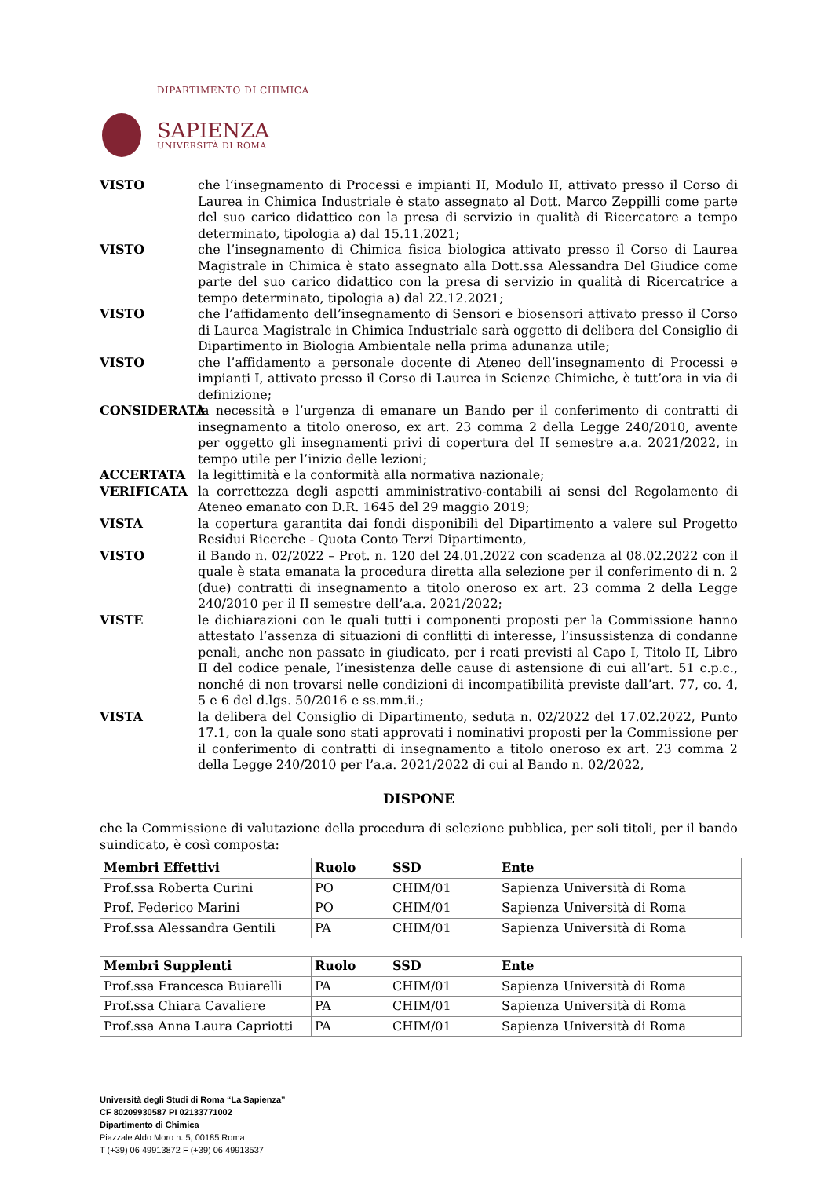DIPARTIMENTO DI CHIMICA
SAPIENZA
UNIVERSITÀ DI ROMA
VISTO che l’insegnamento di Processi e impianti II, Modulo II, attivato presso il Corso di Laurea in Chimica Industriale è stato assegnato al Dott. Marco Zeppilli come parte del suo carico didattico con la presa di servizio in qualità di Ricercatore a tempo determinato, tipologia a) dal 15.11.2021;
VISTO che l’insegnamento di Chimica fisica biologica attivato presso il Corso di Laurea Magistrale in Chimica è stato assegnato alla Dott.ssa Alessandra Del Giudice come parte del suo carico didattico con la presa di servizio in qualità di Ricercatrice a tempo determinato, tipologia a) dal 22.12.2021;
VISTO che l’affidamento dell’insegnamento di Sensori e biosensori attivato presso il Corso di Laurea Magistrale in Chimica Industriale sarà oggetto di delibera del Consiglio di Dipartimento in Biologia Ambientale nella prima adunanza utile;
VISTO che l’affidamento a personale docente di Ateneo dell’insegnamento di Processi e impianti I, attivato presso il Corso di Laurea in Scienze Chimiche, è tutt’ora in via di definizione;
CONSIDERATA la necessità e l’urgenza di emanare un Bando per il conferimento di contratti di insegnamento a titolo oneroso, ex art. 23 comma 2 della Legge 240/2010, avente per oggetto gli insegnamenti privi di copertura del II semestre a.a. 2021/2022, in tempo utile per l’inizio delle lezioni;
ACCERTATA la legittimità e la conformità alla normativa nazionale;
VERIFICATA la correttezza degli aspetti amministrativo-contabili ai sensi del Regolamento di Ateneo emanato con D.R. 1645 del 29 maggio 2019;
VISTA la copertura garantita dai fondi disponibili del Dipartimento a valere sul Progetto Residui Ricerche - Quota Conto Terzi Dipartimento,
VISTO il Bando n. 02/2022 – Prot. n. 120 del 24.01.2022 con scadenza al 08.02.2022 con il quale è stata emanata la procedura diretta alla selezione per il conferimento di n. 2 (due) contratti di insegnamento a titolo oneroso ex art. 23 comma 2 della Legge 240/2010 per il II semestre dell’a.a. 2021/2022;
VISTE le dichiarazioni con le quali tutti i componenti proposti per la Commissione hanno attestato l’assenza di situazioni di conflitti di interesse, l’insussistenza di condanne penali, anche non passate in giudicato, per i reati previsti al Capo I, Titolo II, Libro II del codice penale, l’inesistenza delle cause di astensione di cui all’art. 51 c.p.c., nonché di non trovarsi nelle condizioni di incompatibilità previste dall’art. 77, co. 4, 5 e 6 del d.lgs. 50/2016 e ss.mm.ii.;
VISTA la delibera del Consiglio di Dipartimento, seduta n. 02/2022 del 17.02.2022, Punto 17.1, con la quale sono stati approvati i nominativi proposti per la Commissione per il conferimento di contratti di insegnamento a titolo oneroso ex art. 23 comma 2 della Legge 240/2010 per l’a.a. 2021/2022 di cui al Bando n. 02/2022,
DISPONE
che la Commissione di valutazione della procedura di selezione pubblica, per soli titoli, per il bando suindicato, è così composta:
| Membri Effettivi | Ruolo | SSD | Ente |
| --- | --- | --- | --- |
| Prof.ssa Roberta Curini | PO | CHIM/01 | Sapienza Università di Roma |
| Prof. Federico Marini | PO | CHIM/01 | Sapienza Università di Roma |
| Prof.ssa Alessandra Gentili | PA | CHIM/01 | Sapienza Università di Roma |
| Membri Supplenti | Ruolo | SSD | Ente |
| --- | --- | --- | --- |
| Prof.ssa Francesca Buiarelli | PA | CHIM/01 | Sapienza Università di Roma |
| Prof.ssa Chiara Cavaliere | PA | CHIM/01 | Sapienza Università di Roma |
| Prof.ssa Anna Laura Capriotti | PA | CHIM/01 | Sapienza Università di Roma |
Università degli Studi di Roma “La Sapienza”
CF 80209930587 PI 02133771002
Dipartimento di Chimica
Piazzale Aldo Moro n. 5, 00185 Roma
T (+39) 06 49913872 F (+39) 06 49913537